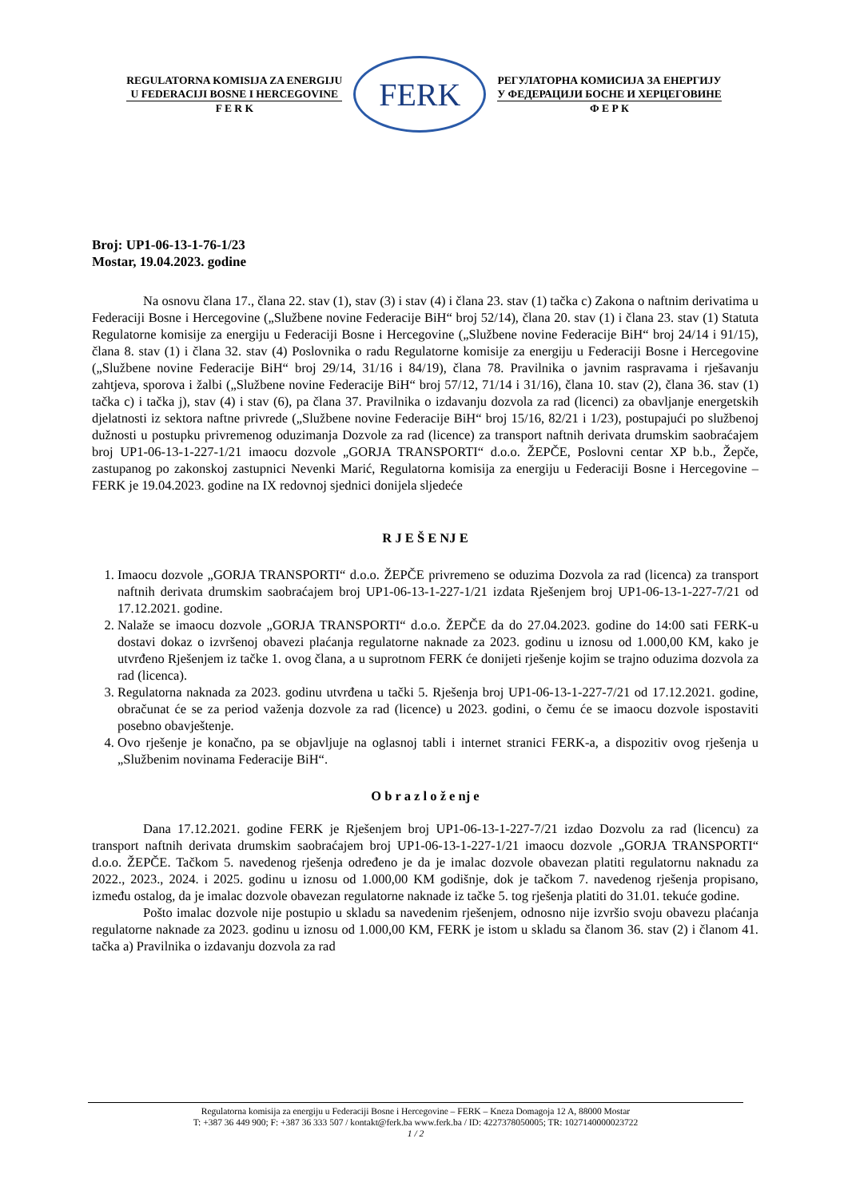REGULATORNA KOMISIJA ZA ENERGIJU
U FEDERACIJI BOSNE I HERCEGOVINE
F E R K
FERK
РЕГУЛАТОРНА КОМИСИЈА ЗА ЕНЕРГИЈУ
У ФЕДЕРАЦИЈИ БОСНЕ И ХЕРЦЕГОВИНЕ
Ф Е Р К
Broj: UP1-06-13-1-76-1/23
Mostar, 19.04.2023. godine
Na osnovu člana 17., člana 22. stav (1), stav (3) i stav (4) i člana 23. stav (1) tačka c) Zakona o naftnim derivatima u Federaciji Bosne i Hercegovine („Službene novine Federacije BiH“ broj 52/14), člana 20. stav (1) i člana 23. stav (1) Statuta Regulatorne komisije za energiju u Federaciji Bosne i Hercegovine („Službene novine Federacije BiH“ broj 24/14 i 91/15), člana 8. stav (1) i člana 32. stav (4) Poslovnika o radu Regulatorne komisije za energiju u Federaciji Bosne i Hercegovine („Službene novine Federacije BiH“ broj 29/14, 31/16 i 84/19), člana 78. Pravilnika o javnim raspravama i rješavanju zahtjeva, sporova i žalbi („Službene novine Federacije BiH“ broj 57/12, 71/14 i 31/16), člana 10. stav (2), člana 36. stav (1) tačka c) i tačka j), stav (4) i stav (6), pa člana 37. Pravilnika o izdavanju dozvola za rad (licenci) za obavljanje energetskih djelatnosti iz sektora naftne privrede („Službene novine Federacije BiH“ broj 15/16, 82/21 i 1/23), postupajući po službenoj dužnosti u postupku privremenog oduzimanja Dozvole za rad (licence) za transport naftnih derivata drumskim saobraćajem broj UP1-06-13-1-227-1/21 imaocu dozvole „GORJA TRANSPORTI“ d.o.o. ŽEPČE, Poslovni centar XP b.b., Žepče, zastupanog po zakonskoj zastupnici Nevenki Marić, Regulatorna komisija za energiju u Federaciji Bosne i Hercegovine – FERK je 19.04.2023. godine na IX redovnoj sjednici donijela sljedeće
R J E Š E NJ E
1. Imaocu dozvole „GORJA TRANSPORTI“ d.o.o. ŽEPČE privremeno se oduzima Dozvola za rad (licenca) za transport naftnih derivata drumskim saobraćajem broj UP1-06-13-1-227-1/21 izdata Rješenjem broj UP1-06-13-1-227-7/21 od 17.12.2021. godine.
2. Nalaže se imaocu dozvole „GORJA TRANSPORTI“ d.o.o. ŽEPČE da do 27.04.2023. godine do 14:00 sati FERK-u dostavi dokaz o izvršenoj obavezi plaćanja regulatorne naknade za 2023. godinu u iznosu od 1.000,00 KM, kako je utvrđeno Rješenjem iz tačke 1. ovog člana, a u suprotnom FERK će donijeti rješenje kojim se trajno oduzima dozvola za rad (licenca).
3. Regulatorna naknada za 2023. godinu utvrđena u tački 5. Rješenja broj UP1-06-13-1-227-7/21 od 17.12.2021. godine, obračunat će se za period važenja dozvole za rad (licence) u 2023. godini, o čemu će se imaocu dozvole ispostaviti posebno obavještenje.
4. Ovo rješenje je konačno, pa se objavljuje na oglasnoj tabli i internet stranici FERK-a, a dispozitiv ovog rješenja u „Službenim novinama Federacije BiH“.
O b r a z l o ž e nj e
Dana 17.12.2021. godine FERK je Rješenjem broj UP1-06-13-1-227-7/21 izdao Dozvolu za rad (licencu) za transport naftnih derivata drumskim saobraćajem broj UP1-06-13-1-227-1/21 imaocu dozvole „GORJA TRANSPORTI“ d.o.o. ŽEPČE. Tačkom 5. navedenog rješenja određeno je da je imalac dozvole obavezan platiti regulatornu naknadu za 2022., 2023., 2024. i 2025. godinu u iznosu od 1.000,00 KM godišnje, dok je tačkom 7. navedenog rješenja propisano, između ostalog, da je imalac dozvole obavezan regulatorne naknade iz tačke 5. tog rješenja platiti do 31.01. tekuće godine.
Pošto imalac dozvole nije postupio u skladu sa navedenim rješenjem, odnosno nije izvršio svoju obavezu plaćanja regulatorne naknade za 2023. godinu u iznosu od 1.000,00 KM, FERK je istom u skladu sa članom 36. stav (2) i članom 41. tačka a) Pravilnika o izdavanju dozvola za rad
Regulatorna komisija za energiju u Federaciji Bosne i Hercegovine – FERK – Kneza Domagoja 12 A, 88000 Mostar
T: +387 36 449 900; F: +387 36 333 507 / kontakt@ferk.ba www.ferk.ba / ID: 4227378050005; TR: 1027140000023722
1 / 2